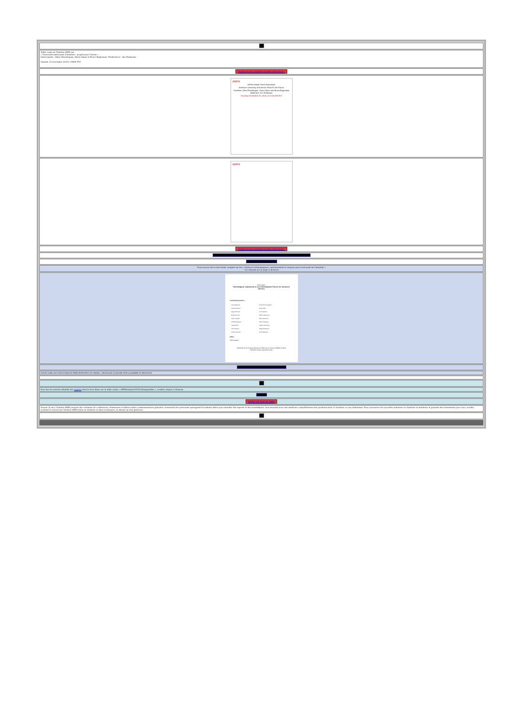Table ronde de l'Institut ARPA sur
« Université américaine d'Arménie : projets pour l'avenir »
Intervenants : Alina Gharabegian, Zaven Akian et Bruce Boghosian. Modératrice : Ani Shabazian
Samedi, 23 novembre 2024 à 10h00 PST
Cliquez ici pour rejoindre la table ronde Zoom !
ARPA
ARPA Institute Panel Discussion
American University of Armenia: Plans for the Future
Panelists: Alina Gharabegian, Zaven Akian and Bruce Boghosian Moderator: Ani Shabazian
Saturday, November 23, 2024, at 10:00 AM PDT
ARPA
Cliquez ici pour rejoindre la table ronde Zoom !
Vous pouvez lire le livre blanc complet sur les « Facteurs technologiques, opérationnels et civiques pour la sécurité de l'Arménie »
" en cliquant sur la page ci-dessous.
White Paper
Technological, Operational & Civic Development Factors for Armenia's Security
Contributing Authors
| David Aleppyan | Armen Der Kiureghian |
| Arsen Arakelyan | Scott Fisher |
| Hayg Antounian | Lev Frankman |
| Berge Ayvazian | Robert Ghazaryan |
| Arpie G. Balian | Adam Kalaitzian |
| Andrella Baltayan | Nerses Kopalyan |
| Vasily Bonov | Haykuhi Muradyan |
| Hilal Cabayan | Hagop Panossian |
| Armen Danielian | Artak Sahakyan |
Editor
Hilal Cabayan
Published by the Analysis Research & Planning for Armenia (ARPA) Institute
Publication Date: September 2024
POUR VOIR LES DISCUSSIONS PRÉCÉDENTES DU PANEL, VEUILLEZ CLIQUER SUR LA BARRE CI-DESSOUS
Pour lire les articles détaillés des experts dans le livre blanc sur la table ronde « ARPASeminarS2524-ErdoganAliev », veuillez cliquer ci-dessous
FAITES UN DON À L'ARPA
Depuis 20 ans, l'Institut ARPA propose des centaines de conférences, séminaires et tables rondes communautaires gratuites, réunissant des personnes partageant les mêmes idées pour entendre des experts et des scientifiques, tous œuvrant pour une meilleure compréhension des questions liées à l'Arménie ou aux Arméniens. Pour poursuivre les nouvelles initiatives en Arménie et maintenir la gratuité des événements pour tous, veuillez soutenir le travail que l'Institut ARPA mène en Arménie et dans la diaspora, en faisant un don généreux.